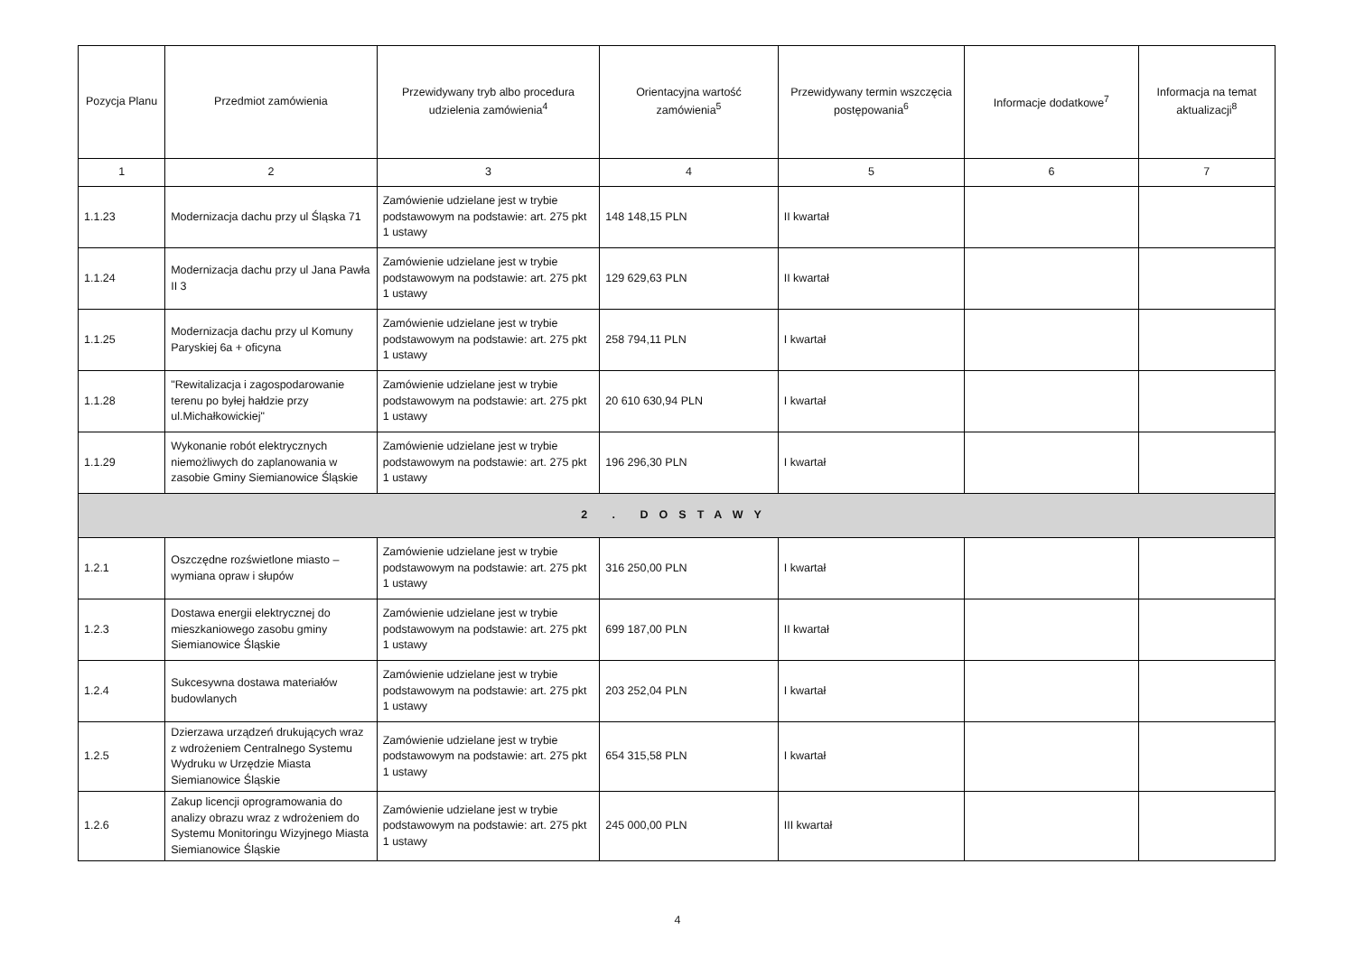| Pozycja Planu | Przedmiot zamówienia | Przewidywany tryb albo procedura udzielenia zamówienia<sup>4</sup> | Orientacyjna wartość zamówienia<sup>5</sup> | Przewidywany termin wszczęcia postępowania<sup>6</sup> | Informacje dodatkowe<sup>7</sup> | Informacja na temat aktualizacji<sup>8</sup> |
| --- | --- | --- | --- | --- | --- | --- |
| 1 | 2 | 3 | 4 | 5 | 6 | 7 |
| 1.1.23 | Modernizacja dachu przy ul Śląska 71 | Zamówienie udzielane jest w trybie podstawowym na podstawie: art. 275 pkt 1 ustawy | 148 148,15 PLN | II kwartał | | |
| 1.1.24 | Modernizacja dachu przy ul Jana Pawła II 3 | Zamówienie udzielane jest w trybie podstawowym na podstawie: art. 275 pkt 1 ustawy | 129 629,63 PLN | II kwartał | | |
| 1.1.25 | Modernizacja dachu przy ul Komuny Paryskiej 6a + oficyna | Zamówienie udzielane jest w trybie podstawowym na podstawie: art. 275 pkt 1 ustawy | 258 794,11 PLN | I kwartał | | |
| 1.1.28 | "Rewitalizacja i zagospodarowanie terenu po byłej hałdzie przy ul.Michałkowickiej" | Zamówienie udzielane jest w trybie podstawowym na podstawie: art. 275 pkt 1 ustawy | 20 610 630,94 PLN | I kwartał | | |
| 1.1.29 | Wykonanie robót elektrycznych niemożliwych do zaplanowania w zasobie Gminy Siemianowice Śląskie | Zamówienie udzielane jest w trybie podstawowym na podstawie: art. 275 pkt 1 ustawy | 196 296,30 PLN | I kwartał | | |
| 2 . DOSTAWY | | | | | | |
| 1.2.1 | Oszczędne rozświetlone miasto – wymiana opraw i słupów | Zamówienie udzielane jest w trybie podstawowym na podstawie: art. 275 pkt 1 ustawy | 316 250,00 PLN | I kwartał | | |
| 1.2.3 | Dostawa energii elektrycznej do mieszkaniowego zasobu gminy Siemianowice Śląskie | Zamówienie udzielane jest w trybie podstawowym na podstawie: art. 275 pkt 1 ustawy | 699 187,00 PLN | II kwartał | | |
| 1.2.4 | Sukcesywna dostawa materiałów budowlanych | Zamówienie udzielane jest w trybie podstawowym na podstawie: art. 275 pkt 1 ustawy | 203 252,04 PLN | I kwartał | | |
| 1.2.5 | Dzierzawa urządzeń drukujących wraz z wdrożeniem Centralnego Systemu Wydruku w Urzędzie Miasta Siemianowice Śląskie | Zamówienie udzielane jest w trybie podstawowym na podstawie: art. 275 pkt 1 ustawy | 654 315,58 PLN | I kwartał | | |
| 1.2.6 | Zakup licencji oprogramowania do analizy obrazu wraz z wdrożeniem do Systemu Monitoringu Wizyjnego Miasta Siemianowice Śląskie | Zamówienie udzielane jest w trybie podstawowym na podstawie: art. 275 pkt 1 ustawy | 245 000,00 PLN | III kwartał | | |
4